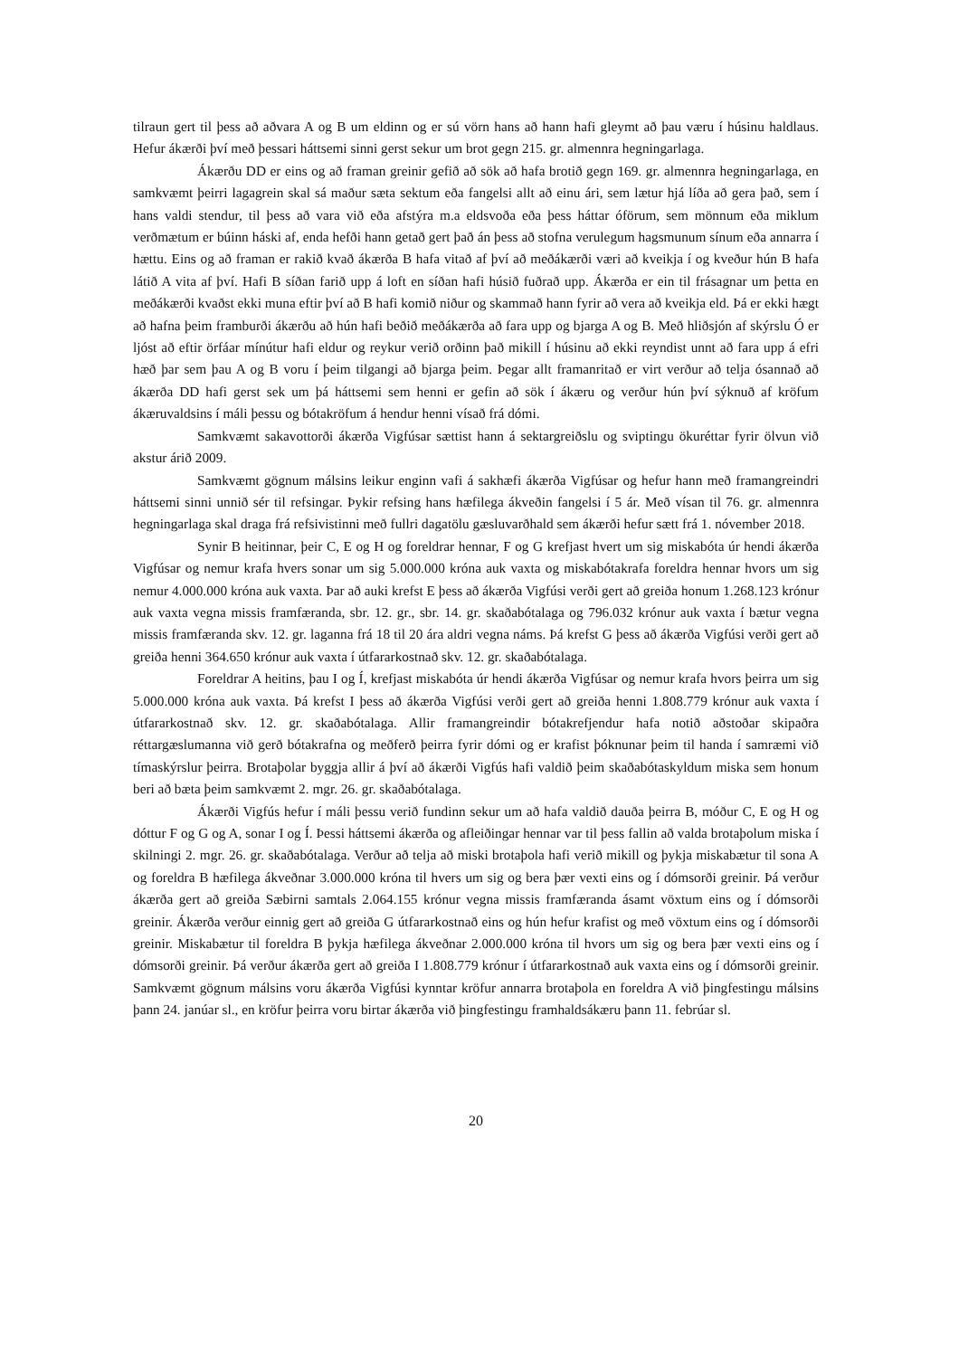tilraun gert til þess að aðvara A og B um eldinn og er sú vörn hans að hann hafi gleymt að þau væru í húsinu haldlaus. Hefur ákærði því með þessari háttsemi sinni gerst sekur um brot gegn 215. gr. almennra hegningarlaga.
Ákærðu DD er eins og að framan greinir gefið að sök að hafa brotið gegn 169. gr. almennra hegningarlaga, en samkvæmt þeirri lagagrein skal sá maður sæta sektum eða fangelsi allt að einu ári, sem lætur hjá líða að gera það, sem í hans valdi stendur, til þess að vara við eða afstýra m.a eldsvoða eða þess háttar óförum, sem mönnum eða miklum verðmætum er búinn háski af, enda hefði hann getað gert það án þess að stofna verulegum hagsmunum sínum eða annarra í hættu. Eins og að framan er rakið kvað ákærða B hafa vitað af því að meðákærði væri að kveikja í og kveður hún B hafa látið A vita af því. Hafi B síðan farið upp á loft en síðan hafi húsið fuðrað upp. Ákærða er ein til frásagnar um þetta en meðákærði kvaðst ekki muna eftir því að B hafi komið niður og skammað hann fyrir að vera að kveikja eld. Þá er ekki hægt að hafna þeim framburði ákærðu að hún hafi beðið meðákærða að fara upp og bjarga A og B. Með hliðsjón af skýrslu Ó er ljóst að eftir örfáar mínútur hafi eldur og reykur verið orðinn það mikill í húsinu að ekki reyndist unnt að fara upp á efri hæð þar sem þau A og B voru í þeim tilgangi að bjarga þeim. Þegar allt framanritað er virt verður að telja ósannað að ákærða DD hafi gerst sek um þá háttsemi sem henni er gefin að sök í ákæru og verður hún því sýknuð af kröfum ákæruvaldsins í máli þessu og bótakröfum á hendur henni vísað frá dómi.
Samkvæmt sakavottorði ákærða Vigfúsar sættist hann á sektargreiðslu og sviptingu ökuréttar fyrir ölvun við akstur árið 2009.
Samkvæmt gögnum málsins leikur enginn vafi á sakhæfi ákærða Vigfúsar og hefur hann með framangreindri háttsemi sinni unnið sér til refsingar. Þykir refsing hans hæfilega ákveðin fangelsi í 5 ár. Með vísan til 76. gr. almennra hegningarlaga skal draga frá refsivistinni með fullri dagatölu gæsluvarðhald sem ákærði hefur sætt frá 1. nóvember 2018.
Synir B heitinnar, þeir C, E og H og foreldrar hennar, F og G krefjast hvert um sig miskabóta úr hendi ákærða Vigfúsar og nemur krafa hvers sonar um sig 5.000.000 króna auk vaxta og miskabótakrafa foreldra hennar hvors um sig nemur 4.000.000 króna auk vaxta. Þar að auki krefst E þess að ákærða Vigfúsi verði gert að greiða honum 1.268.123 krónur auk vaxta vegna missis framfæranda, sbr. 12. gr., sbr. 14. gr. skaðabótalaga og 796.032 krónur auk vaxta í bætur vegna missis framfæranda skv. 12. gr. laganna frá 18 til 20 ára aldri vegna náms. Þá krefst G þess að ákærða Vigfúsi verði gert að greiða henni 364.650 krónur auk vaxta í útfararkostnað skv. 12. gr. skaðabótalaga.
Foreldrar A heitins, þau I og Í, krefjast miskabóta úr hendi ákærða Vigfúsar og nemur krafa hvors þeirra um sig 5.000.000 króna auk vaxta. Þá krefst I þess að ákærða Vigfúsi verði gert að greiða henni 1.808.779 krónur auk vaxta í útfararkostnað skv. 12. gr. skaðabótalaga. Allir framangreindir bótakrefjendur hafa notið aðstoðar skipaðra réttargæslumanna við gerð bótakrafna og meðferð þeirra fyrir dómi og er krafist þóknunar þeim til handa í samræmi við tímaskýrslur þeirra. Brotaþolar byggja allir á því að ákærði Vigfús hafi valdið þeim skaðabótaskyldum miska sem honum beri að bæta þeim samkvæmt 2. mgr. 26. gr. skaðabótalaga.
Ákærði Vigfús hefur í máli þessu verið fundinn sekur um að hafa valdið dauða þeirra B, móður C, E og H og dóttur F og G og A, sonar I og Í. Þessi háttsemi ákærða og afleiðingar hennar var til þess fallin að valda brotaþolum miska í skilningi 2. mgr. 26. gr. skaðabótalaga. Verður að telja að miski brotaþola hafi verið mikill og þykja miskabætur til sona A og foreldra B hæfilega ákveðnar 3.000.000 króna til hvers um sig og bera þær vexti eins og í dómsorði greinir. Þá verður ákærða gert að greiða Sæbirni samtals 2.064.155 krónur vegna missis framfæranda ásamt vöxtum eins og í dómsorði greinir. Ákærða verður einnig gert að greiða G útfararkostnað eins og hún hefur krafist og með vöxtum eins og í dómsorði greinir. Miskabætur til foreldra B þykja hæfilega ákveðnar 2.000.000 króna til hvors um sig og bera þær vexti eins og í dómsorði greinir. Þá verður ákærða gert að greiða I 1.808.779 krónur í útfararkostnað auk vaxta eins og í dómsorði greinir. Samkvæmt gögnum málsins voru ákærða Vigfúsi kynntar kröfur annarra brotaþola en foreldra A við þingfestingu málsins þann 24. janúar sl., en kröfur þeirra voru birtar ákærða við þingfestingu framhaldsákæru þann 11. febrúar sl.
20